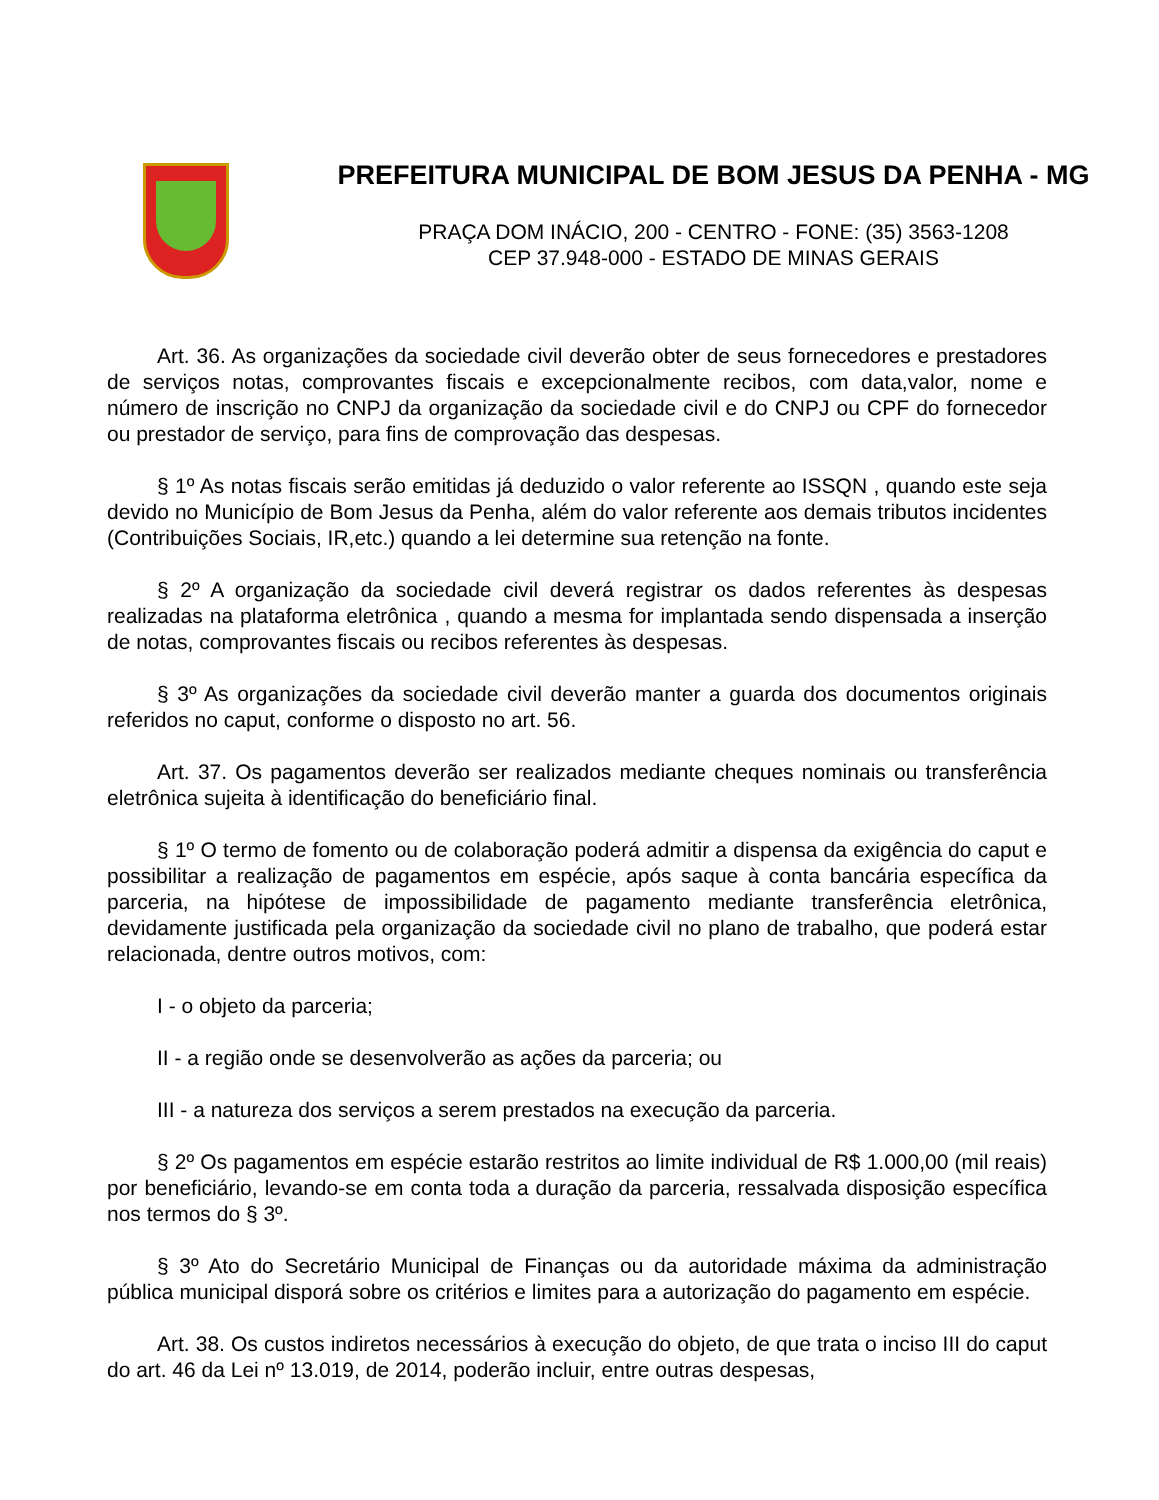PREFEITURA MUNICIPAL DE BOM JESUS DA PENHA - MG
PRAÇA DOM INÁCIO, 200 - CENTRO - FONE: (35) 3563-1208
CEP 37.948-000 - ESTADO DE MINAS GERAIS
Art. 36. As organizações da sociedade civil deverão obter de seus fornecedores e prestadores de serviços notas, comprovantes fiscais e excepcionalmente recibos, com data,valor, nome e número de inscrição no CNPJ da organização da sociedade civil e do CNPJ ou CPF do fornecedor ou prestador de serviço, para fins de comprovação das despesas.
§ 1º As notas fiscais serão emitidas já deduzido o valor referente ao ISSQN , quando este seja devido no Município de Bom Jesus da Penha, além do valor referente aos demais tributos incidentes (Contribuições Sociais, IR,etc.) quando a lei determine sua retenção na fonte.
§ 2º A organização da sociedade civil deverá registrar os dados referentes às despesas realizadas na plataforma eletrônica , quando a mesma for implantada sendo dispensada a inserção de notas, comprovantes fiscais ou recibos referentes às despesas.
§ 3º As organizações da sociedade civil deverão manter a guarda dos documentos originais referidos no caput, conforme o disposto no art. 56.
Art. 37. Os pagamentos deverão ser realizados mediante cheques nominais ou transferência eletrônica sujeita à identificação do beneficiário final.
§ 1º O termo de fomento ou de colaboração poderá admitir a dispensa da exigência do caput e possibilitar a realização de pagamentos em espécie, após saque à conta bancária específica da parceria, na hipótese de impossibilidade de pagamento mediante transferência eletrônica, devidamente justificada pela organização da sociedade civil no plano de trabalho, que poderá estar relacionada, dentre outros motivos, com:
I - o objeto da parceria;
II - a região onde se desenvolverão as ações da parceria; ou
III - a natureza dos serviços a serem prestados na execução da parceria.
§ 2º Os pagamentos em espécie estarão restritos ao limite individual de R$ 1.000,00 (mil reais) por beneficiário, levando-se em conta toda a duração da parceria, ressalvada disposição específica nos termos do § 3º.
§ 3º Ato do Secretário Municipal de Finanças ou da autoridade máxima da administração pública municipal disporá sobre os critérios e limites para a autorização do pagamento em espécie.
Art. 38. Os custos indiretos necessários à execução do objeto, de que trata o inciso III do caput do art. 46 da Lei nº 13.019, de 2014, poderão incluir, entre outras despesas,